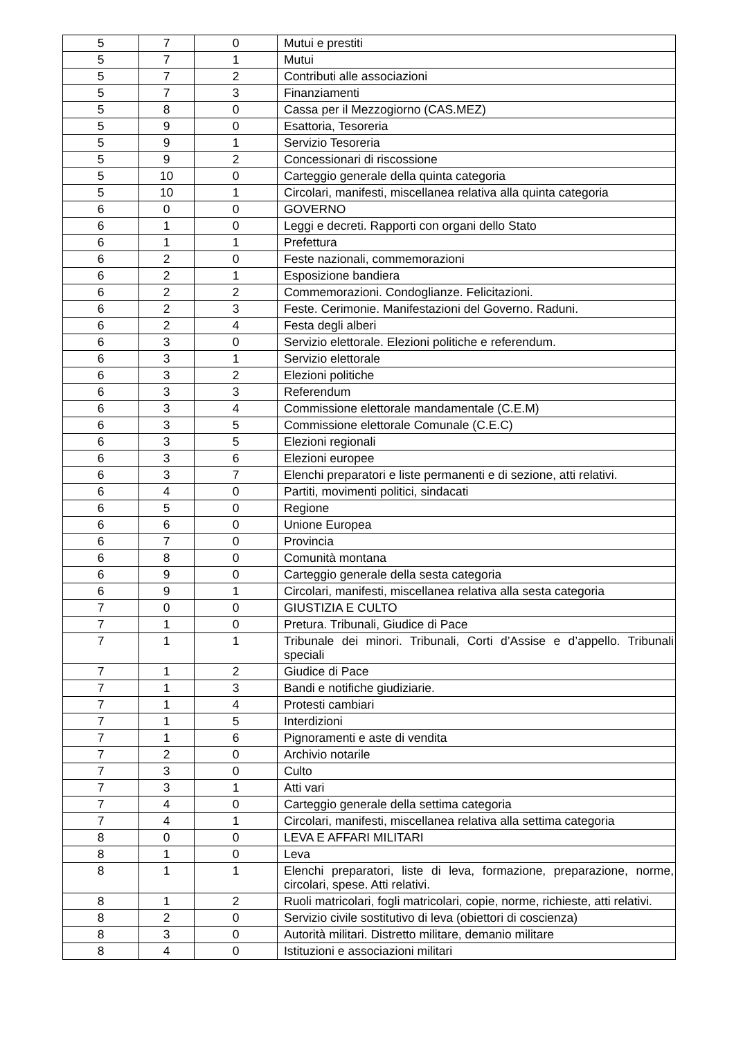| 5 | 7 | 0 | Mutui e prestiti |
| 5 | 7 | 1 | Mutui |
| 5 | 7 | 2 | Contributi alle associazioni |
| 5 | 7 | 3 | Finanziamenti |
| 5 | 8 | 0 | Cassa per il Mezzogiorno (CAS.MEZ) |
| 5 | 9 | 0 | Esattoria, Tesoreria |
| 5 | 9 | 1 | Servizio Tesoreria |
| 5 | 9 | 2 | Concessionari di riscossione |
| 5 | 10 | 0 | Carteggio generale della quinta categoria |
| 5 | 10 | 1 | Circolari, manifesti, miscellanea relativa alla quinta categoria |
| 6 | 0 | 0 | GOVERNO |
| 6 | 1 | 0 | Leggi e decreti. Rapporti con organi dello Stato |
| 6 | 1 | 1 | Prefettura |
| 6 | 2 | 0 | Feste nazionali, commemorazioni |
| 6 | 2 | 1 | Esposizione bandiera |
| 6 | 2 | 2 | Commemorazioni. Condoglianze. Felicitazioni. |
| 6 | 2 | 3 | Feste. Cerimonie. Manifestazioni del Governo. Raduni. |
| 6 | 2 | 4 | Festa degli alberi |
| 6 | 3 | 0 | Servizio elettorale. Elezioni politiche e referendum. |
| 6 | 3 | 1 | Servizio elettorale |
| 6 | 3 | 2 | Elezioni politiche |
| 6 | 3 | 3 | Referendum |
| 6 | 3 | 4 | Commissione elettorale mandamentale (C.E.M) |
| 6 | 3 | 5 | Commissione elettorale Comunale (C.E.C) |
| 6 | 3 | 5 | Elezioni regionali |
| 6 | 3 | 6 | Elezioni europee |
| 6 | 3 | 7 | Elenchi preparatori e liste permanenti e di sezione, atti relativi. |
| 6 | 4 | 0 | Partiti, movimenti politici, sindacati |
| 6 | 5 | 0 | Regione |
| 6 | 6 | 0 | Unione Europea |
| 6 | 7 | 0 | Provincia |
| 6 | 8 | 0 | Comunità montana |
| 6 | 9 | 0 | Carteggio generale della sesta categoria |
| 6 | 9 | 1 | Circolari, manifesti, miscellanea relativa alla sesta categoria |
| 7 | 0 | 0 | GIUSTIZIA E CULTO |
| 7 | 1 | 0 | Pretura. Tribunali, Giudice di Pace |
| 7 | 1 | 1 | Tribunale dei minori. Tribunali, Corti d’Assise e d’appello. Tribunali speciali |
| 7 | 1 | 2 | Giudice di Pace |
| 7 | 1 | 3 | Bandi e notifiche giudiziarie. |
| 7 | 1 | 4 | Protesti cambiari |
| 7 | 1 | 5 | Interdizioni |
| 7 | 1 | 6 | Pignoramenti e aste di vendita |
| 7 | 2 | 0 | Archivio notarile |
| 7 | 3 | 0 | Culto |
| 7 | 3 | 1 | Atti vari |
| 7 | 4 | 0 | Carteggio generale della settima categoria |
| 7 | 4 | 1 | Circolari, manifesti, miscellanea relativa alla settima categoria |
| 8 | 0 | 0 | LEVA E AFFARI MILITARI |
| 8 | 1 | 0 | Leva |
| 8 | 1 | 1 | Elenchi preparatori, liste di leva, formazione, preparazione, norme, circolari, spese. Atti relativi. |
| 8 | 1 | 2 | Ruoli matricolari, fogli matricolari, copie, norme, richieste, atti relativi. |
| 8 | 2 | 0 | Servizio civile sostitutivo di leva (obiettori di coscienza) |
| 8 | 3 | 0 | Autorità militari. Distretto militare, demanio militare |
| 8 | 4 | 0 | Istituzioni e associazioni militari |